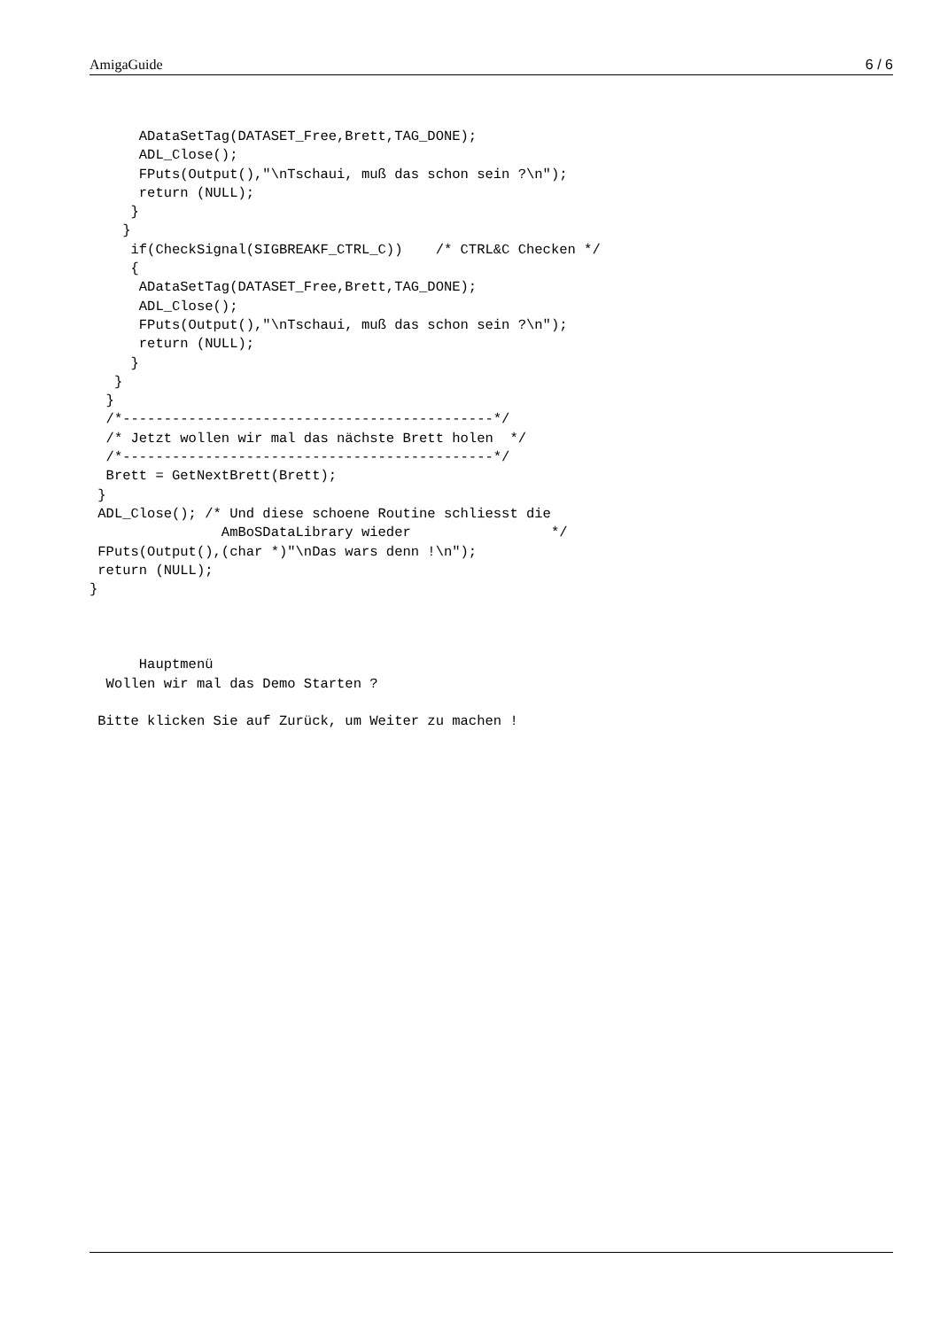AmigaGuide 6 / 6
      ADataSetTag(DATASET_Free,Brett,TAG_DONE);
      ADL_Close();
      FPuts(Output(),"\nTschaui, muß das schon sein ?\n");
      return (NULL);
     }
    }
     if(CheckSignal(SIGBREAKF_CTRL_C))    /* CTRL&C Checken */
     {
      ADataSetTag(DATASET_Free,Brett,TAG_DONE);
      ADL_Close();
      FPuts(Output(),"\nTschaui, muß das schon sein ?\n");
      return (NULL);
     }
   }
  }
  /*---------------------------------------------*/
  /* Jetzt wollen wir mal das nächste Brett holen  */
  /*---------------------------------------------*/
  Brett = GetNextBrett(Brett);
 }
 ADL_Close(); /* Und diese schoene Routine schliesst die
                AmBoSDataLibrary wieder                 */
 FPuts(Output(),(char *)"\nDas wars denn !\n");
 return (NULL);
}



      Hauptmenü
  Wollen wir mal das Demo Starten ?

 Bitte klicken Sie auf Zurück, um Weiter zu machen !